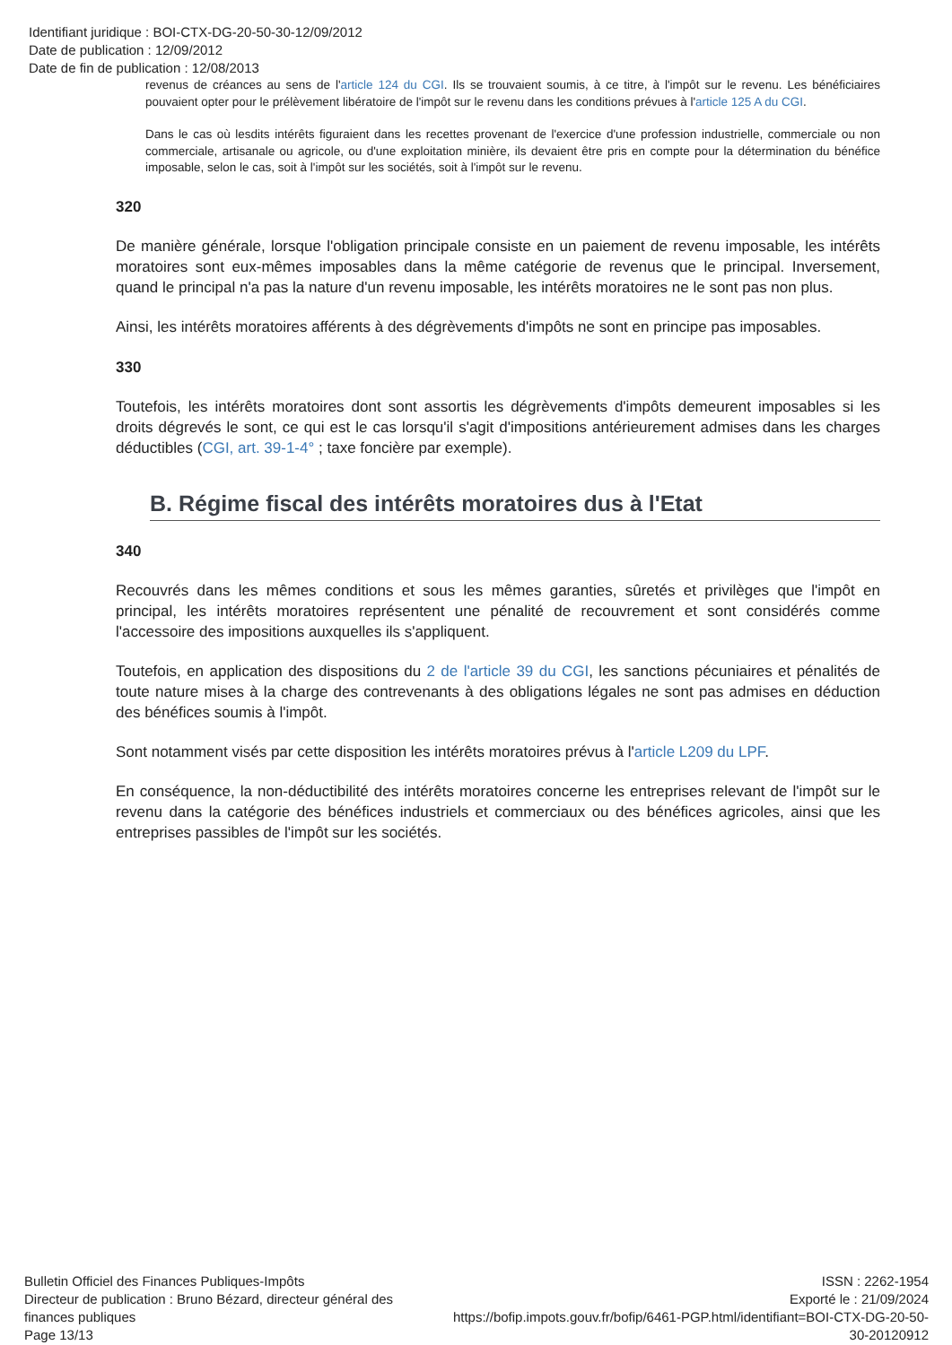Identifiant juridique : BOI-CTX-DG-20-50-30-12/09/2012
Date de publication : 12/09/2012
Date de fin de publication : 12/08/2013
revenus de créances au sens de l'article 124 du CGI. Ils se trouvaient soumis, à ce titre, à l'impôt sur le revenu. Les bénéficiaires pouvaient opter pour le prélèvement libératoire de l'impôt sur le revenu dans les conditions prévues à l'article 125 A du CGI.
Dans le cas où lesdits intérêts figuraient dans les recettes provenant de l'exercice d'une profession industrielle, commerciale ou non commerciale, artisanale ou agricole, ou d'une exploitation minière, ils devaient être pris en compte pour la détermination du bénéfice imposable, selon le cas, soit à l'impôt sur les sociétés, soit à l'impôt sur le revenu.
320
De manière générale, lorsque l'obligation principale consiste en un paiement de revenu imposable, les intérêts moratoires sont eux-mêmes imposables dans la même catégorie de revenus que le principal. Inversement, quand le principal n'a pas la nature d'un revenu imposable, les intérêts moratoires ne le sont pas non plus.
Ainsi, les intérêts moratoires afférents à des dégrèvements d'impôts ne sont en principe pas imposables.
330
Toutefois, les intérêts moratoires dont sont assortis les dégrèvements d'impôts demeurent imposables si les droits dégrevés le sont, ce qui est le cas lorsqu'il s'agit d'impositions antérieurement admises dans les charges déductibles (CGI, art. 39-1-4° ; taxe foncière par exemple).
B. Régime fiscal des intérêts moratoires dus à l'Etat
340
Recouvrés dans les mêmes conditions et sous les mêmes garanties, sûretés et privilèges que l'impôt en principal, les intérêts moratoires représentent une pénalité de recouvrement et sont considérés comme l'accessoire des impositions auxquelles ils s'appliquent.
Toutefois, en application des dispositions du 2 de l'article 39 du CGI, les sanctions pécuniaires et pénalités de toute nature mises à la charge des contrevenants à des obligations légales ne sont pas admises en déduction des bénéfices soumis à l'impôt.
Sont notamment visés par cette disposition les intérêts moratoires prévus à l'article L209 du LPF.
En conséquence, la non-déductibilité des intérêts moratoires concerne les entreprises relevant de l'impôt sur le revenu dans la catégorie des bénéfices industriels et commerciaux ou des bénéfices agricoles, ainsi que les entreprises passibles de l'impôt sur les sociétés.
Bulletin Officiel des Finances Publiques-Impôts
Directeur de publication : Bruno Bézard, directeur général des finances publiques
Page 13/13
ISSN : 2262-1954
Exporté le : 21/09/2024
https://bofip.impots.gouv.fr/bofip/6461-PGP.html/identifiant=BOI-CTX-DG-20-50-30-20120912